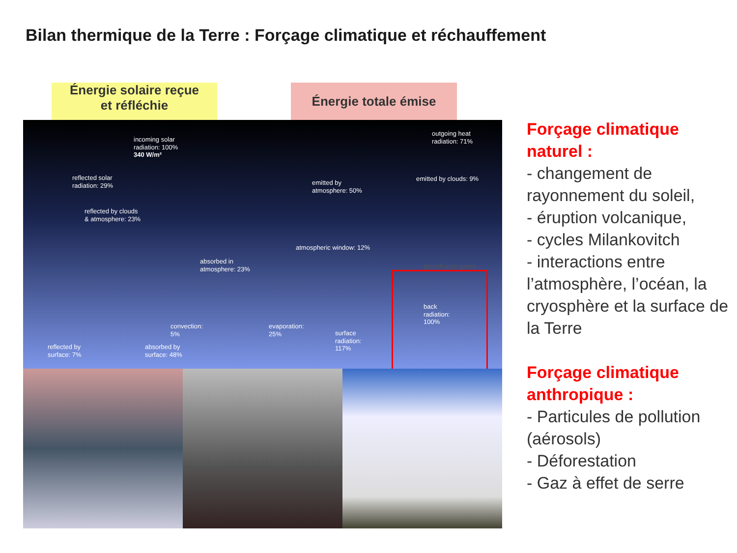Bilan thermique de la Terre : Forçage climatique et réchauffement
Énergie solaire reçue
et réfléchie
Énergie totale émise
incoming solar
radiation: 100%
340 W/m²
reflected solar
radiation: 29%
reflected by clouds
& atmosphere: 23%
absorbed in
atmosphere: 23%
convection:
5%
evaporation:
25%
reflected by
surface: 7%
absorbed by
surface: 48%
outgoing heat
radiation: 71%
emitted by clouds: 9%
emitted by
atmosphere: 50%
atmospheric window: 12%
greenhouse gases
back
radiation:
100%
surface
radiation:
117%
Forçage climatique naturel :
- changement de rayonnement du soleil,
- éruption volcanique,
- cycles Milankovitch
- interactions entre l’atmosphère, l’océan, la cryosphère et la surface de la Terre
Forçage climatique anthropique :
- Particules de pollution (aérosols)
- Déforestation
- Gaz à effet de serre